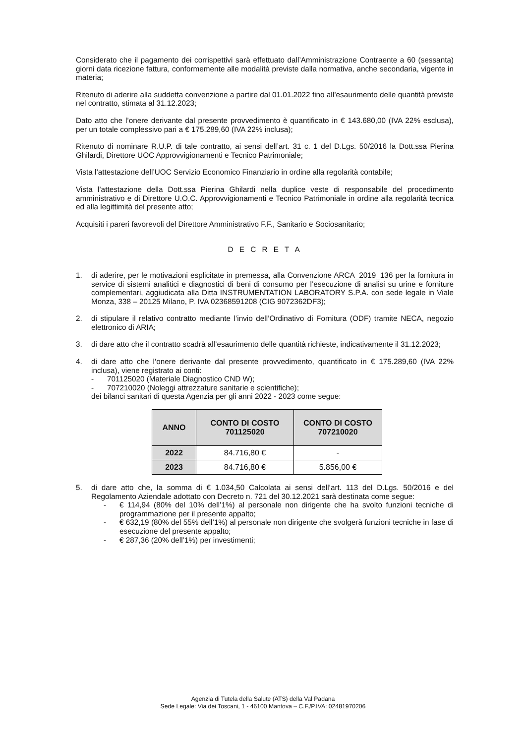Considerato che il pagamento dei corrispettivi sarà effettuato dall’Amministrazione Contraente a 60 (sessanta) giorni data ricezione fattura, conformemente alle modalità previste dalla normativa, anche secondaria, vigente in materia;
Ritenuto di aderire alla suddetta convenzione a partire dal 01.01.2022 fino all’esaurimento delle quantità previste nel contratto, stimata al 31.12.2023;
Dato atto che l’onere derivante dal presente provvedimento è quantificato in € 143.680,00 (IVA 22% esclusa), per un totale complessivo pari a € 175.289,60 (IVA 22% inclusa);
Ritenuto di nominare R.U.P. di tale contratto, ai sensi dell’art. 31 c. 1 del D.Lgs. 50/2016 la Dott.ssa Pierina Ghilardi, Direttore UOC Approvvigionamenti e Tecnico Patrimoniale;
Vista l’attestazione dell’UOC Servizio Economico Finanziario in ordine alla regolarità contabile;
Vista l’attestazione della Dott.ssa Pierina Ghilardi nella duplice veste di responsabile del procedimento amministrativo e di Direttore U.O.C. Approvvigionamenti e Tecnico Patrimoniale in ordine alla regolarità tecnica ed alla legittimità del presente atto;
Acquisiti i pareri favorevoli del Direttore Amministrativo F.F., Sanitario e Sociosanitario;
D E C R E T A
1. di aderire, per le motivazioni esplicitate in premessa, alla Convenzione ARCA_2019_136 per la fornitura in service di sistemi analitici e diagnostici di beni di consumo per l’esecuzione di analisi su urine e forniture complementari, aggiudicata alla Ditta INSTRUMENTATION LABORATORY S.P.A. con sede legale in Viale Monza, 338 – 20125 Milano, P. IVA 02368591208 (CIG 9072362DF3);
2. di stipulare il relativo contratto mediante l’invio dell’Ordinativo di Fornitura (ODF) tramite NECA, negozio elettronico di ARIA;
3. di dare atto che il contratto scadrà all’esaurimento delle quantità richieste, indicativamente il 31.12.2023;
4. di dare atto che l’onere derivante dal presente provvedimento, quantificato in € 175.289,60 (IVA 22% inclusa), viene registrato ai conti:
- 701125020 (Materiale Diagnostico CND W);
- 707210020 (Noleggi attrezzature sanitarie e scientifiche);
dei bilanci sanitari di questa Agenzia per gli anni 2022 - 2023 come segue:
| ANNO | CONTO DI COSTO 701125020 | CONTO DI COSTO 707210020 |
| --- | --- | --- |
| 2022 | 84.716,80 € | - |
| 2023 | 84.716,80 € | 5.856,00 € |
5. di dare atto che, la somma di € 1.034,50 Calcolata ai sensi dell’art. 113 del D.Lgs. 50/2016 e del Regolamento Aziendale adottato con Decreto n. 721 del 30.12.2021 sarà destinata come segue:
- € 114,94 (80% del 10% dell’1%) al personale non dirigente che ha svolto funzioni tecniche di programmazione per il presente appalto;
- € 632,19 (80% del 55% dell’1%) al personale non dirigente che svolgerà funzioni tecniche in fase di esecuzione del presente appalto;
- € 287,36 (20% dell’1%) per investimenti;
Agenzia di Tutela della Salute (ATS) della Val Padana
Sede Legale: Via dei Toscani, 1 - 46100 Mantova – C.F./P.IVA: 02481970206